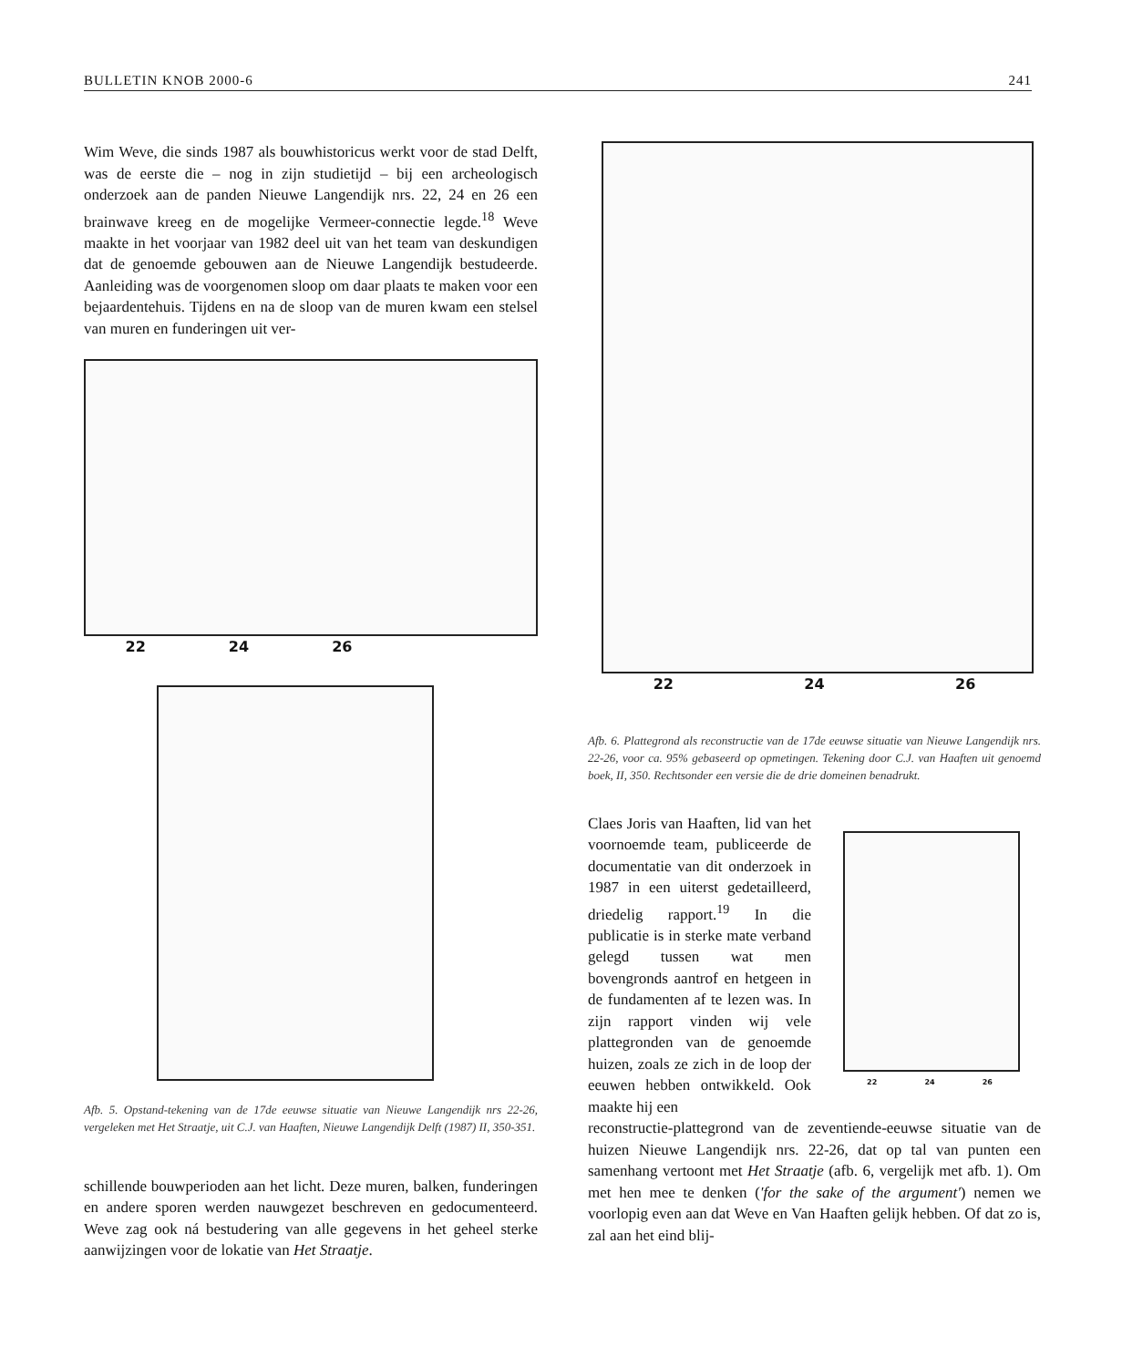BULLETIN KNOB 2000-6 241
Wim Weve, die sinds 1987 als bouwhistoricus werkt voor de stad Delft, was de eerste die – nog in zijn studietijd – bij een archeologisch onderzoek aan de panden Nieuwe Langendijk nrs. 22, 24 en 26 een brainwave kreeg en de mogelijke Vermeer-connectie legde.<sup>18</sup> Weve maakte in het voorjaar van 1982 deel uit van het team van deskundigen dat de genoemde gebouwen aan de Nieuwe Langendijk bestudeerde. Aanleiding was de voorgenomen sloop om daar plaats te maken voor een bejaardentehuis. Tijdens en na de sloop van de muren kwam een stelsel van muren en funderingen uit ver-
22 24 26
Afb. 5. Opstand-tekening van de 17de eeuwse situatie van Nieuwe Langendijk nrs 22-26, vergeleken met Het Straatje, uit C.J. van Haaften, Nieuwe Langendijk Delft (1987) II, 350-351.
schillende bouwperioden aan het licht. Deze muren, balken, funderingen en andere sporen werden nauwgezet beschreven en gedocumenteerd. Weve zag ook ná bestudering van alle gegevens in het geheel sterke aanwijzingen voor de lokatie van Het Straatje.
22 24 26
Afb. 6. Plattegrond als reconstructie van de 17de eeuwse situatie van Nieuwe Langendijk nrs. 22-26, voor ca. 95% gebaseerd op opmetingen. Tekening door C.J. van Haaften uit genoemd boek, II, 350. Rechtsonder een versie die de drie domeinen benadrukt.
Claes Joris van Haaften, lid van het voornoemde team, publiceerde de documentatie van dit onderzoek in 1987 in een uiterst gedetailleerd, driedelig rapport.<sup>19</sup> In die publicatie is in sterke mate verband gelegd tussen wat men bovengronds aantrof en hetgeen in de fundamenten af te lezen was. In zijn rapport vinden wij vele plattegronden van de genoemde huizen, zoals ze zich in de loop der eeuwen hebben ontwikkeld. Ook maakte hij een
22 24 26
reconstructie-plattegrond van de zeventiende-eeuwse situatie van de huizen Nieuwe Langendijk nrs. 22-26, dat op tal van punten een samenhang vertoont met Het Straatje (afb. 6, vergelijk met afb. 1). Om met hen mee te denken ('for the sake of the argument') nemen we voorlopig even aan dat Weve en Van Haaften gelijk hebben. Of dat zo is, zal aan het eind blij-